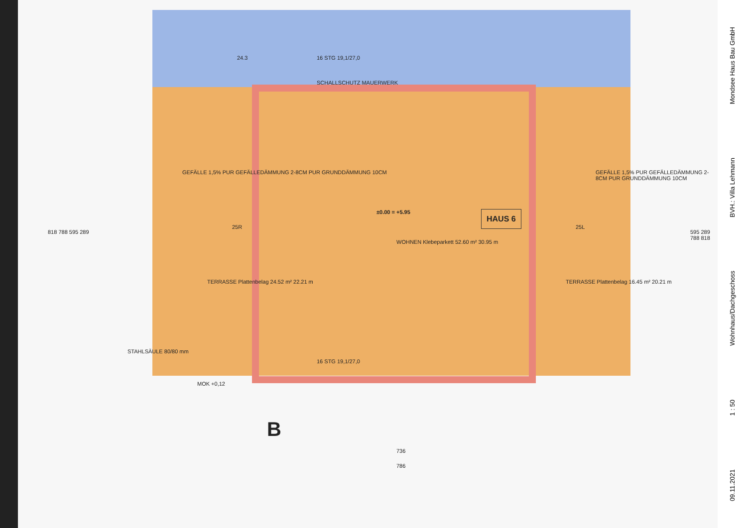HAUS 6
±0.00 = +5.95
WOHNEN Klebeparkett 52.60 m² 30.95 m
TERRASSE Plattenbelag 24.52 m² 22.21 m
TERRASSE Plattenbelag 16.45 m² 20.21 m
25R 25L
24.3
SCHALLSCHUTZ MAUERWERK
16 STG 19,1/27,0
16 STG 19,1/27,0
GEFÄLLE 1,5% PUR GEFÄLLEDÄMMUNG 2-8CM PUR GRUNDDÄMMUNG 10CM
GEFÄLLE 1,5% PUR GEFÄLLEDÄMMUNG 2-8CM PUR GRUNDDÄMMUNG 10CM
STAHLSÄULE 80/80 mm
MOK +0,12
B
736
786
818 788 595 289 595 289 788 818
Mondsee Haus Bau GmbH
BVH.: Villa Lehmann
Wohnhaus/Dachgeschoss
1 : 50
09.11.2021